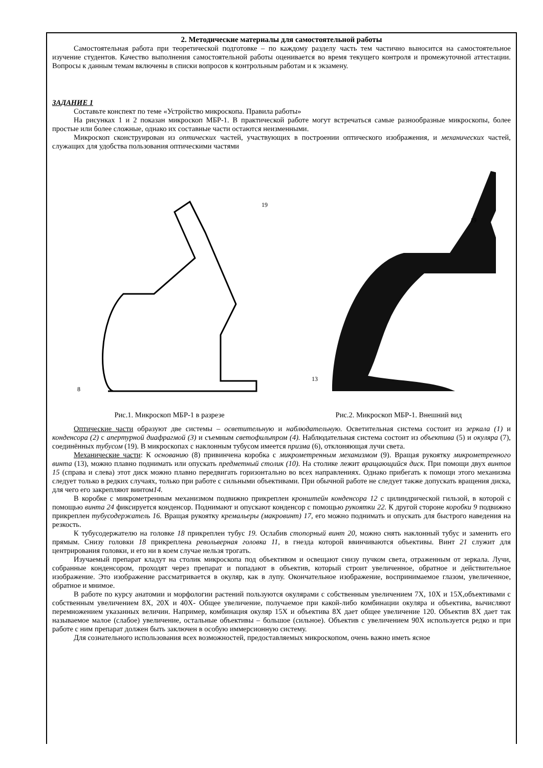2. Методические материалы для самостоятельной работы
Самостоятельная работа при теоретической подготовке – по каждому разделу часть тем частично выносится на самостоятельное изучение студентов. Качество выполнения самостоятельной работы оценивается во время текущего контроля и промежуточной аттестации. Вопросы к данным темам включены в списки вопросов к контрольным работам и к экзамену.
ЗАДАНИЕ 1
Составьте конспект по теме «Устройство микроскопа. Правила работы»
На рисунках 1 и 2 показан микроскоп МБР-1. В практической работе могут встречаться самые разнообразные микроскопы, более простые или более сложные, однако их составные части остаются неизменными.
Микроскоп сконструирован из оптических частей, участвующих в построении оптического изображения, и механических частей, служащих для удобства пользования оптическими частями
8
19
Рис.1. Микроскоп МБР-1 в разрезе
19
13
Рис.2. Микроскоп МБР-1. Внешний вид
Оптические части образуют две системы – осветительную и наблюдательную. Осветительная система состоит из зеркала (1) и конденсора (2) с апертурной диафрагмой (3) и съемным светофильтром (4). Наблюдательная система состоит из объектива (5) и окуляра (7), соединённых тубусом (19). В микроскопах с наклонным тубусом имеется призма (6), отклоняющая лучи света.
Механические части: К основанию (8) привинчена коробка с микрометренным механизмом (9). Вращая рукоятку микрометренного винта (13), можно плавно поднимать или опускать предметный столик (10). На столике лежит вращающийся диск. При помощи двух винтов 15 (справа и слева) этот диск можно плавно передвигать горизонтально во всех направлениях. Однако прибегать к помощи этого механизма следует только в редких случаях, только при работе с сильными объективами. При обычной работе не следует также допускать вращения диска, для чего его закрепляют винтом14.
В коробке с микрометренным механизмом подвижно прикреплен кронштейн конденсора 12 с цилиндрической гильзой, в которой с помощью винта 24 фиксируется конденсор. Поднимают и опускают конденсор с помощью рукоятки 22. К другой стороне коробки 9 подвижно прикреплен тубусодержатель 16. Вращая рукоятку кремальеры (макровинт) 17, его можно поднимать и опускать для быстрого наведения на резкость.
К тубусодержателю на головке 18 прикреплен тубус 19. Ослабив стопорный винт 20, можно снять наклонный тубус и заменить его прямым. Снизу головки 18 прикреплена револьверная головка 11, в гнезда которой ввинчиваются объективы. Винт 21 служит для центрирования головки, и его ни в коем случае нельзя трогать.
Изучаемый препарат кладут на столик микроскопа под объективом и освещают снизу пучком света, отраженным от зеркала. Лучи, собранные конденсором, проходят через препарат и попадают в объектив, который строит увеличенное, обратное и действительное изображение. Это изображение рассматривается в окуляр, как в лупу. Окончательное изображение, воспринимаемое глазом, увеличенное, обратное и мнимое.
В работе по курсу анатомии и морфологии растений пользуются окулярами с собственным увеличением 7Х, 10Х и 15Х,объективами с собственным увеличением 8Х, 20Х и 40Х- Общее увеличение, получаемое при какой-либо комбинации окуляра и объектива, вычисляют перемножением указанных величин. Например, комбинация окуляр 15Х и объектива 8Х дает общее увеличение 120. Объектив 8Х дает так называемое малое (слабое) увеличение, остальные объективы – большое (сильное). Объектив с увеличением 90Х используется редко и при работе с ним препарат должен быть заключен в особую иммерсионную систему.
Для сознательного использования всех возможностей, предоставляемых микроскопом, очень важно иметь ясное